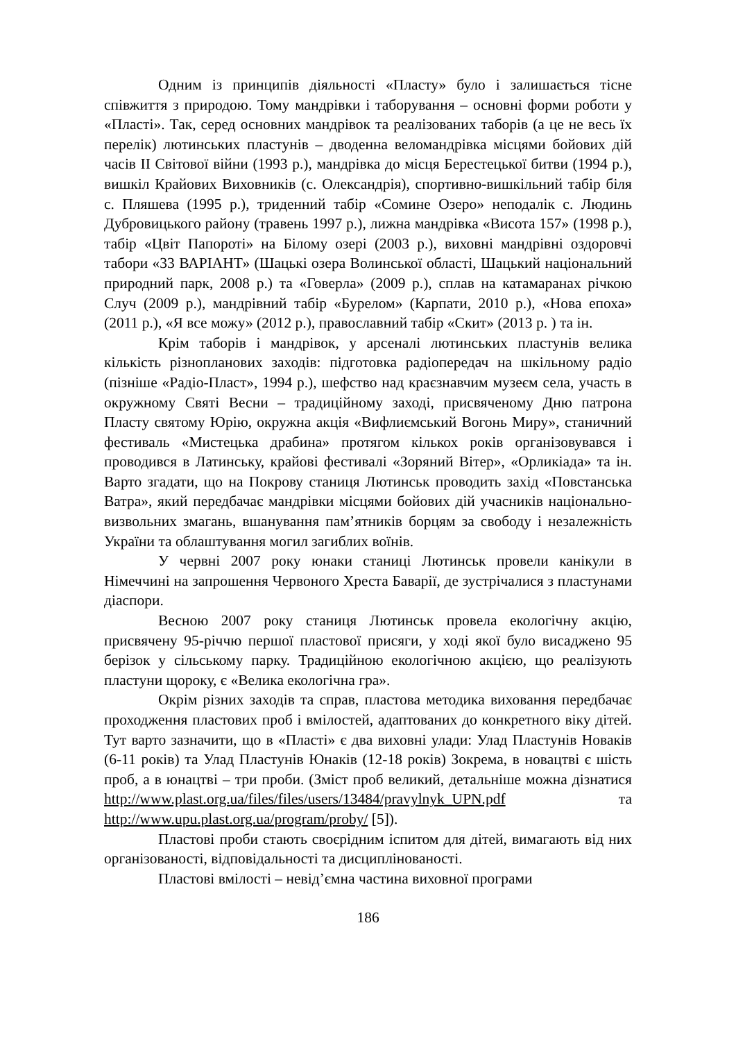Одним із принципів діяльності «Пласту» було і залишається тісне співжиття з природою. Тому мандрівки і таборування – основні форми роботи у «Пласті». Так, серед основних мандрівок та реалізованих таборів (а це не весь їх перелік) лютинських пластунів – дводенна веломандрівка місцями бойових дій часів ІІ Світової війни (1993 р.), мандрівка до місця Берестецької битви (1994 р.), вишкіл Крайових Виховників (с. Олександрія), спортивно-вишкільний табір біля с. Пляшева (1995 р.), триденний табір «Сомине Озеро» неподалік с. Людинь Дубровицького району (травень 1997 р.), лижна мандрівка «Висота 157» (1998 р.), табір «Цвіт Папороті» на Білому озері (2003 р.), виховні мандрівні оздоровчі табори «33 ВАРІАНТ» (Шацькі озера Волинської області, Шацький національний природний парк, 2008 р.) та «Говерла» (2009 р.), сплав на катамаранах річкою Случ (2009 р.), мандрівний табір «Бурелом» (Карпати, 2010 р.), «Нова епоха» (2011 р.), «Я все можу» (2012 р.), православний табір «Скит» (2013 р. ) та ін.
Крім таборів і мандрівок, у арсеналі лютинських пластунів велика кількість різнопланових заходів: підготовка радіопередач на шкільному радіо (пізніше «Радіо-Пласт», 1994 р.), шефство над краєзнавчим музеєм села, участь в окружному Святі Весни – традиційному заході, присвяченому Дню патрона Пласту святому Юрію, окружна акція «Вифлиємський Вогонь Миру», станичний фестиваль «Мистецька драбина» протягом кількох років організовувався і проводився в Латинську, крайові фестивалі «Зоряний Вітер», «Орликіада» та ін. Варто згадати, що на Покрову станиця Лютинськ проводить захід «Повстанська Ватра», який передбачає мандрівки місцями бойових дій учасників національно-визвольних змагань, вшанування пам’ятників борцям за свободу і незалежність України та облаштування могил загиблих воїнів.
У червні 2007 року юнаки станиці Лютинськ провели канікули в Німеччині на запрошення Червоного Хреста Баварії, де зустрічалися з пластунами діаспори.
Весною 2007 року станиця Лютинськ провела екологічну акцію, присвячену 95-річчю першої пластової присяги, у ході якої було висаджено 95 берізок у сільському парку. Традиційною екологічною акцією, що реалізують пластуни щороку, є «Велика екологічна гра».
Окрім різних заходів та справ, пластова методика виховання передбачає проходження пластових проб і вмілостей, адаптованих до конкретного віку дітей. Тут варто зазначити, що в «Пласті» є два виховні улади: Улад Пластунів Новаків (6-11 років) та Улад Пластунів Юнаків (12-18 років) Зокрема, в новацтві є шість проб, а в юнацтві – три проби. (Зміст проб великий, детальніше можна дізнатися http://www.plast.org.ua/files/files/users/13484/pravylnyk_UPN.pdf та http://www.upu.plast.org.ua/program/proby/ [5]).
Пластові проби стають своєрідним іспитом для дітей, вимагають від них організованості, відповідальності та дисциплінованості.
Пластові вмілості – невід’ємна частина виховної програми
186